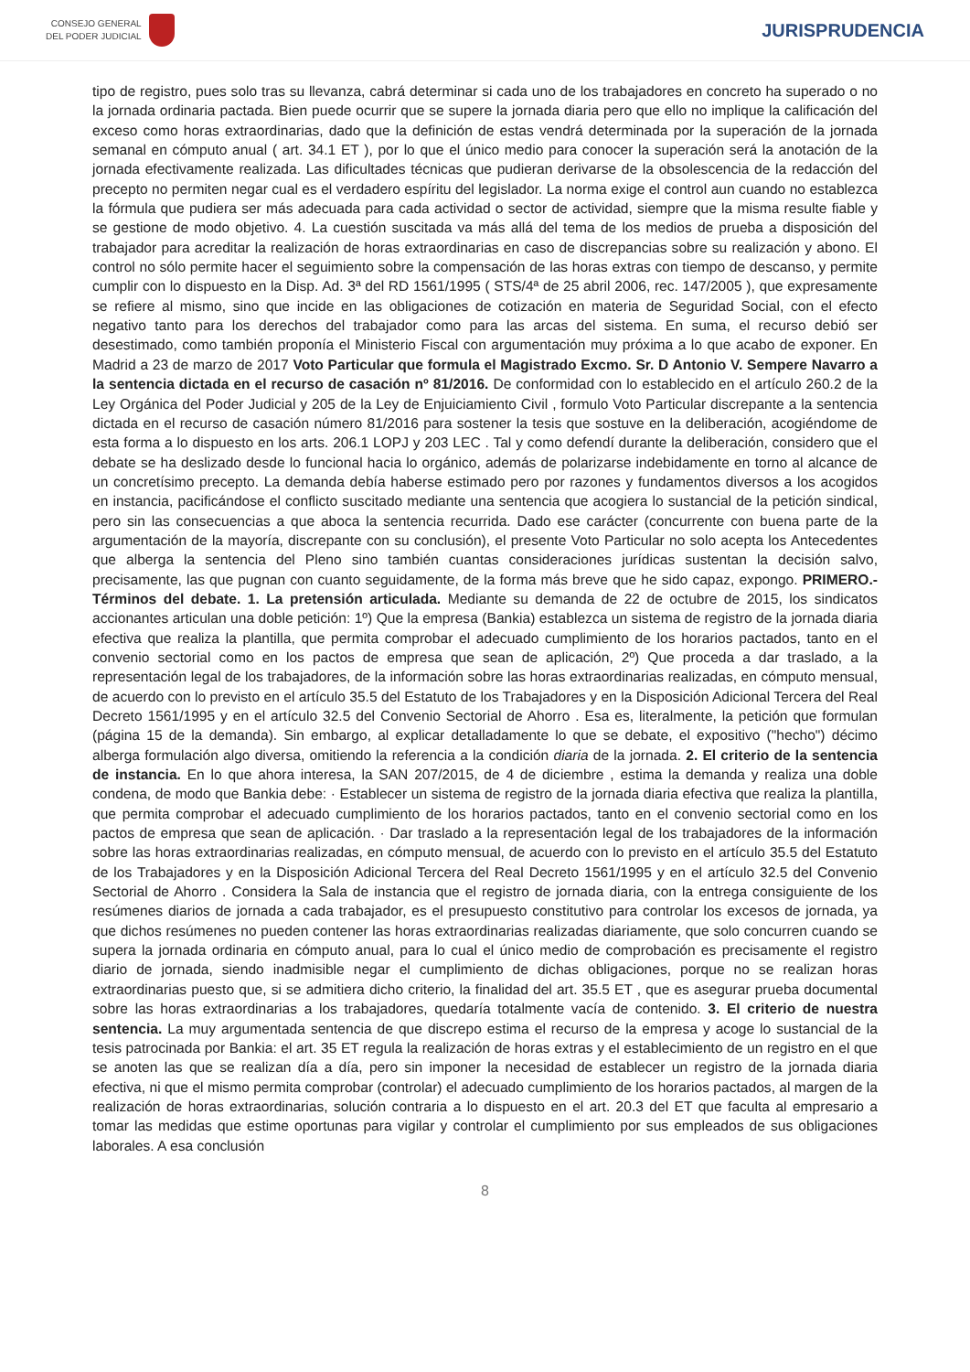CONSEJO GENERAL
DEL PODER JUDICIAL
JURISPRUDENCIA
tipo de registro, pues solo tras su llevanza, cabrá determinar si cada uno de los trabajadores en concreto ha superado o no la jornada ordinaria pactada. Bien puede ocurrir que se supere la jornada diaria pero que ello no implique la calificación del exceso como horas extraordinarias, dado que la definición de estas vendrá determinada por la superación de la jornada semanal en cómputo anual ( art. 34.1 ET ), por lo que el único medio para conocer la superación será la anotación de la jornada efectivamente realizada. Las dificultades técnicas que pudieran derivarse de la obsolescencia de la redacción del precepto no permiten negar cual es el verdadero espíritu del legislador. La norma exige el control aun cuando no establezca la fórmula que pudiera ser más adecuada para cada actividad o sector de actividad, siempre que la misma resulte fiable y se gestione de modo objetivo. 4. La cuestión suscitada va más allá del tema de los medios de prueba a disposición del trabajador para acreditar la realización de horas extraordinarias en caso de discrepancias sobre su realización y abono. El control no sólo permite hacer el seguimiento sobre la compensación de las horas extras con tiempo de descanso, y permite cumplir con lo dispuesto en la Disp. Ad. 3ª del RD 1561/1995 ( STS/4ª de 25 abril 2006, rec. 147/2005 ), que expresamente se refiere al mismo, sino que incide en las obligaciones de cotización en materia de Seguridad Social, con el efecto negativo tanto para los derechos del trabajador como para las arcas del sistema. En suma, el recurso debió ser desestimado, como también proponía el Ministerio Fiscal con argumentación muy próxima a lo que acabo de exponer. En Madrid a 23 de marzo de 2017 Voto Particular que formula el Magistrado Excmo. Sr. D Antonio V. Sempere Navarro a la sentencia dictada en el recurso de casación nº 81/2016. De conformidad con lo establecido en el artículo 260.2 de la Ley Orgánica del Poder Judicial y 205 de la Ley de Enjuiciamiento Civil , formulo Voto Particular discrepante a la sentencia dictada en el recurso de casación número 81/2016 para sostener la tesis que sostuve en la deliberación, acogiéndome de esta forma a lo dispuesto en los arts. 206.1 LOPJ y 203 LEC . Tal y como defendí durante la deliberación, considero que el debate se ha deslizado desde lo funcional hacia lo orgánico, además de polarizarse indebidamente en torno al alcance de un concretísimo precepto. La demanda debía haberse estimado pero por razones y fundamentos diversos a los acogidos en instancia, pacificándose el conflicto suscitado mediante una sentencia que acogiera lo sustancial de la petición sindical, pero sin las consecuencias a que aboca la sentencia recurrida. Dado ese carácter (concurrente con buena parte de la argumentación de la mayoría, discrepante con su conclusión), el presente Voto Particular no solo acepta los Antecedentes que alberga la sentencia del Pleno sino también cuantas consideraciones jurídicas sustentan la decisión salvo, precisamente, las que pugnan con cuanto seguidamente, de la forma más breve que he sido capaz, expongo. PRIMERO.- Términos del debate. 1. La pretensión articulada. Mediante su demanda de 22 de octubre de 2015, los sindicatos accionantes articulan una doble petición: 1º) Que la empresa (Bankia) establezca un sistema de registro de la jornada diaria efectiva que realiza la plantilla, que permita comprobar el adecuado cumplimiento de los horarios pactados, tanto en el convenio sectorial como en los pactos de empresa que sean de aplicación, 2º) Que proceda a dar traslado, a la representación legal de los trabajadores, de la información sobre las horas extraordinarias realizadas, en cómputo mensual, de acuerdo con lo previsto en el artículo 35.5 del Estatuto de los Trabajadores y en la Disposición Adicional Tercera del Real Decreto 1561/1995 y en el artículo 32.5 del Convenio Sectorial de Ahorro . Esa es, literalmente, la petición que formulan (página 15 de la demanda). Sin embargo, al explicar detalladamente lo que se debate, el expositivo ("hecho") décimo alberga formulación algo diversa, omitiendo la referencia a la condición diaria de la jornada. 2. El criterio de la sentencia de instancia. En lo que ahora interesa, la SAN 207/2015, de 4 de diciembre , estima la demanda y realiza una doble condena, de modo que Bankia debe: · Establecer un sistema de registro de la jornada diaria efectiva que realiza la plantilla, que permita comprobar el adecuado cumplimiento de los horarios pactados, tanto en el convenio sectorial como en los pactos de empresa que sean de aplicación. · Dar traslado a la representación legal de los trabajadores de la información sobre las horas extraordinarias realizadas, en cómputo mensual, de acuerdo con lo previsto en el artículo 35.5 del Estatuto de los Trabajadores y en la Disposición Adicional Tercera del Real Decreto 1561/1995 y en el artículo 32.5 del Convenio Sectorial de Ahorro . Considera la Sala de instancia que el registro de jornada diaria, con la entrega consiguiente de los resúmenes diarios de jornada a cada trabajador, es el presupuesto constitutivo para controlar los excesos de jornada, ya que dichos resúmenes no pueden contener las horas extraordinarias realizadas diariamente, que solo concurren cuando se supera la jornada ordinaria en cómputo anual, para lo cual el único medio de comprobación es precisamente el registro diario de jornada, siendo inadmisible negar el cumplimiento de dichas obligaciones, porque no se realizan horas extraordinarias puesto que, si se admitiera dicho criterio, la finalidad del art. 35.5 ET , que es asegurar prueba documental sobre las horas extraordinarias a los trabajadores, quedaría totalmente vacía de contenido. 3. El criterio de nuestra sentencia. La muy argumentada sentencia de que discrepo estima el recurso de la empresa y acoge lo sustancial de la tesis patrocinada por Bankia: el art. 35 ET regula la realización de horas extras y el establecimiento de un registro en el que se anoten las que se realizan día a día, pero sin imponer la necesidad de establecer un registro de la jornada diaria efectiva, ni que el mismo permita comprobar (controlar) el adecuado cumplimiento de los horarios pactados, al margen de la realización de horas extraordinarias, solución contraria a lo dispuesto en el art. 20.3 del ET que faculta al empresario a tomar las medidas que estime oportunas para vigilar y controlar el cumplimiento por sus empleados de sus obligaciones laborales. A esa conclusión
8